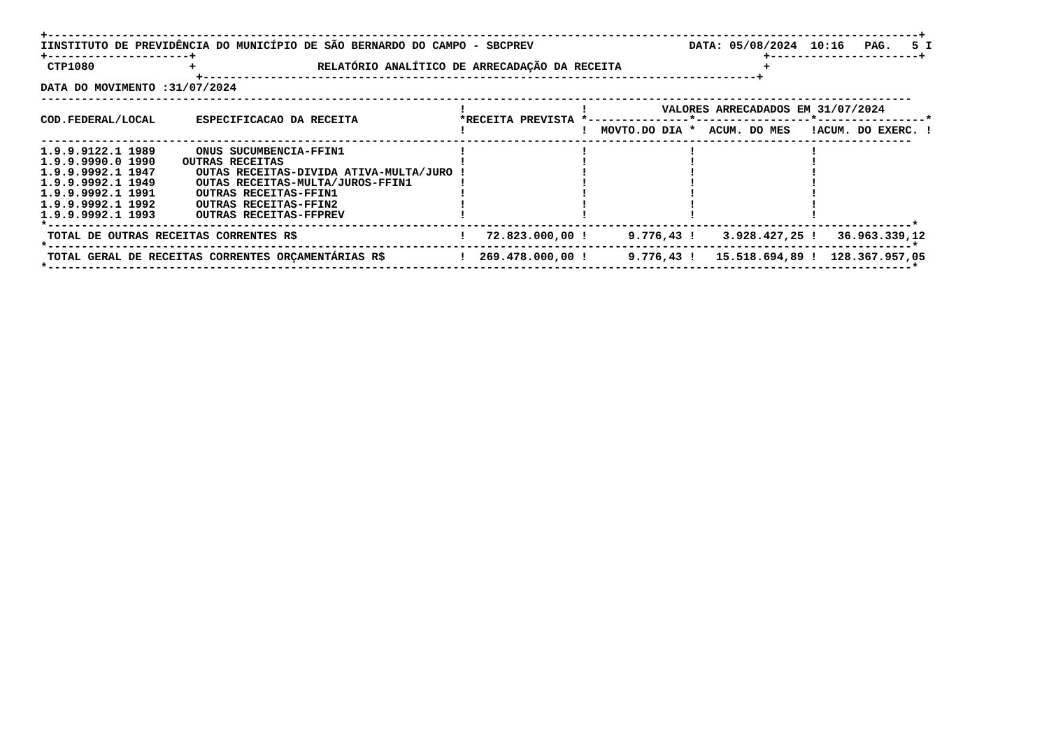+---------------------------------------------------------------------------------------------------------------------------------+
IINSTITUTO DE PREVIDÊNCIA DO MUNICÍPIO DE SÃO BERNARDO DO CAMPO - SBCPREV                       DATA: 05/08/2024  10:16   PAG.   5 I
+---------------------+                                                                                    +----------------------+
 CTP1080              +                  RELATÓRIO ANALÍTICO DE ARRECADAÇÃO DA RECEITA                     +
                       +----------------------------------------------------------------------------------+
DATA DO MOVIMENTO :31/07/2024
---------------------------------------------------------------------------------------------------------------------------------
                                                              !                 !           VALORES ARRECADADOS EM 31/07/2024
COD.FEDERAL/LOCAL      ESPECIFICACAO DA RECEITA               *RECEITA PREVISTA *---------------*-----------------*----------------*
                                                              !                 !  MOVTO.DO DIA *  ACUM. DO MES   !ACUM. DO EXERC. !
---------------------------------------------------------------------------------------------------------------------------------
1.9.9.9122.1 1989      ONUS SUCUMBENCIA-FFIN1                 !                 !               !                 !
1.9.9.9990.0 1990    OUTRAS RECEITAS                          !                 !               !                 !
1.9.9.9992.1 1947      OUTAS RECEITAS-DIVIDA ATIVA-MULTA/JURO !                 !               !                 !
1.9.9.9992.1 1949      OUTAS RECEITAS-MULTA/JUROS-FFIN1       !                 !               !                 !
1.9.9.9992.1 1991      OUTRAS RECEITAS-FFIN1                  !                 !               !                 !
1.9.9.9992.1 1992      OUTRAS RECEITAS-FFIN2                  !                 !               !                 !
1.9.9.9992.1 1993      OUTRAS RECEITAS-FFPREV                 !                 !               !                 !
*--------------------------------------------------------------------------------------------------------------------------------*
 TOTAL DE OUTRAS RECEITAS CORRENTES R$                        !   72.823.000,00 !      9.776,43 !    3.928.427,25 !   36.963.339,12
*--------------------------------------------------------------------------------------------------------------------------------*
 TOTAL GERAL DE RECEITAS CORRENTES ORÇAMENTÁRIAS R$           !  269.478.000,00 !      9.776,43 !   15.518.694,89 !  128.367.957,05
*--------------------------------------------------------------------------------------------------------------------------------*